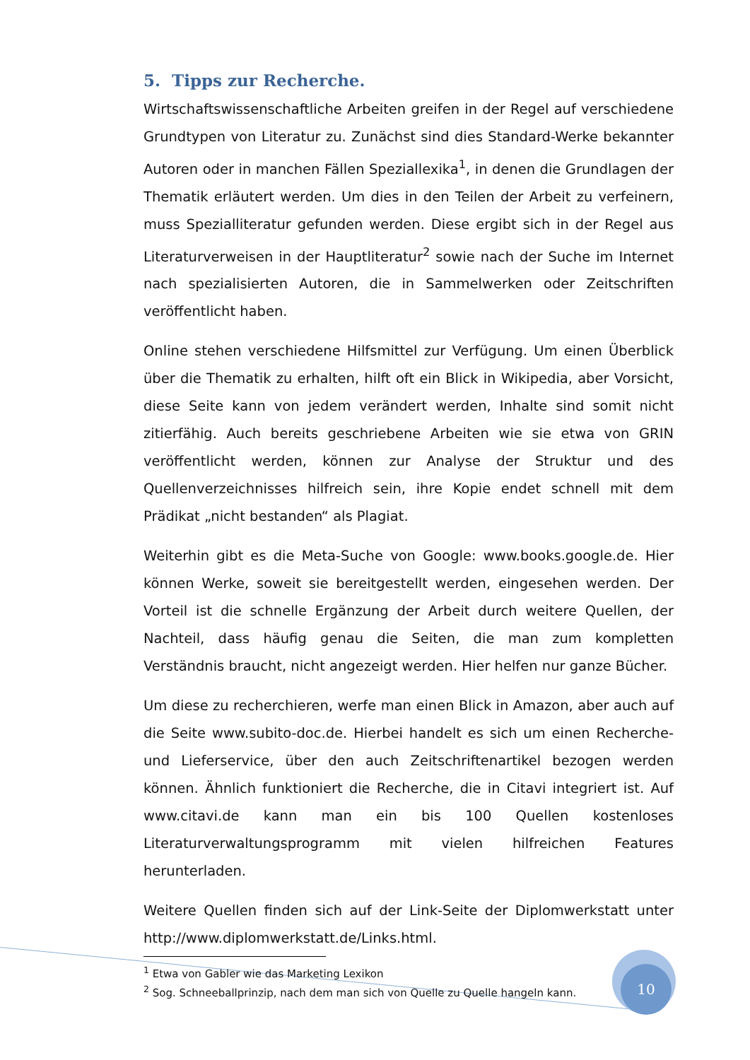5. Tipps zur Recherche.
Wirtschaftswissenschaftliche Arbeiten greifen in der Regel auf verschiedene Grundtypen von Literatur zu. Zunächst sind dies Standard-Werke bekannter Autoren oder in manchen Fällen Speziallexika<sup>1</sup>, in denen die Grundlagen der Thematik erläutert werden. Um dies in den Teilen der Arbeit zu verfeinern, muss Spezialliteratur gefunden werden. Diese ergibt sich in der Regel aus Literaturverweisen in der Hauptliteratur<sup>2</sup> sowie nach der Suche im Internet nach spezialisierten Autoren, die in Sammelwerken oder Zeitschriften veröffentlicht haben.
Online stehen verschiedene Hilfsmittel zur Verfügung. Um einen Überblick über die Thematik zu erhalten, hilft oft ein Blick in Wikipedia, aber Vorsicht, diese Seite kann von jedem verändert werden, Inhalte sind somit nicht zitierfähig. Auch bereits geschriebene Arbeiten wie sie etwa von GRIN veröffentlicht werden, können zur Analyse der Struktur und des Quellenverzeichnisses hilfreich sein, ihre Kopie endet schnell mit dem Prädikat „nicht bestanden“ als Plagiat.
Weiterhin gibt es die Meta-Suche von Google: www.books.google.de. Hier können Werke, soweit sie bereitgestellt werden, eingesehen werden. Der Vorteil ist die schnelle Ergänzung der Arbeit durch weitere Quellen, der Nachteil, dass häufig genau die Seiten, die man zum kompletten Verständnis braucht, nicht angezeigt werden. Hier helfen nur ganze Bücher.
Um diese zu recherchieren, werfe man einen Blick in Amazon, aber auch auf die Seite www.subito-doc.de. Hierbei handelt es sich um einen Recherche- und Lieferservice, über den auch Zeitschriftenartikel bezogen werden können. Ähnlich funktioniert die Recherche, die in Citavi integriert ist. Auf www.citavi.de kann man ein bis 100 Quellen kostenloses Literaturverwaltungsprogramm mit vielen hilfreichen Features herunterladen.
Weitere Quellen finden sich auf der Link-Seite der Diplomwerkstatt unter http://www.diplomwerkstatt.de/Links.html.
<sup>1</sup> Etwa von Gabler wie das Marketing Lexikon
<sup>2</sup> Sog. Schneeballprinzip, nach dem man sich von Quelle zu Quelle hangeln kann.
10